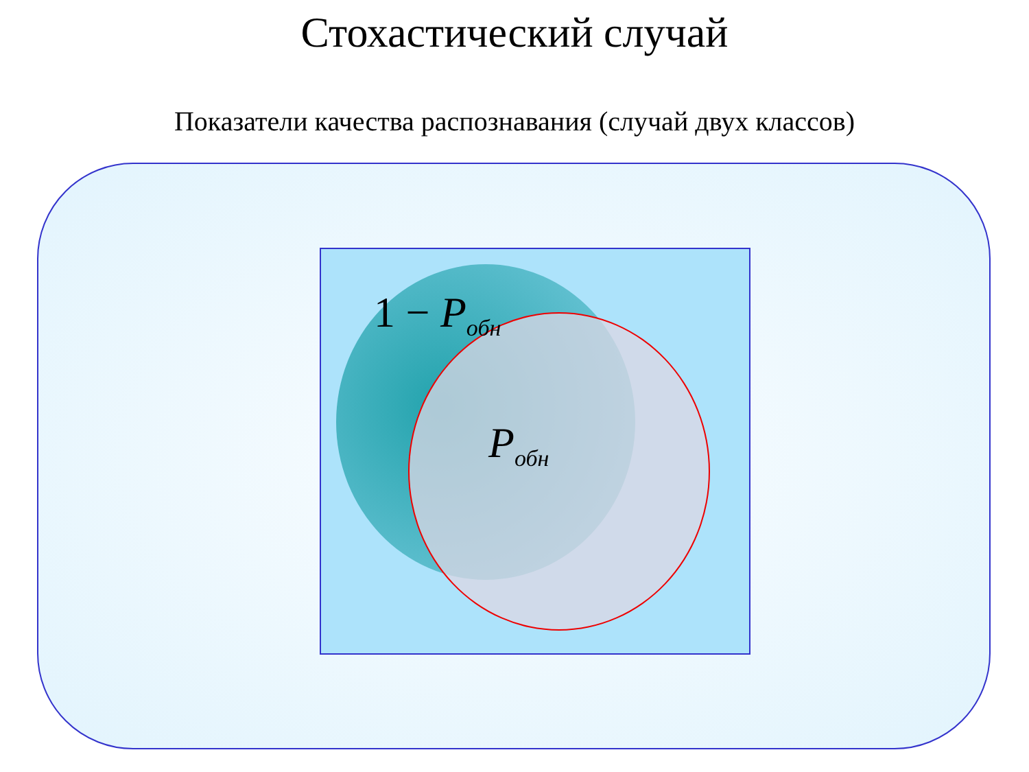Стохастический случай
Показатели качества распознавания (случай двух классов)
1 − P<sub>обн</sub>
P<sub>обн</sub>